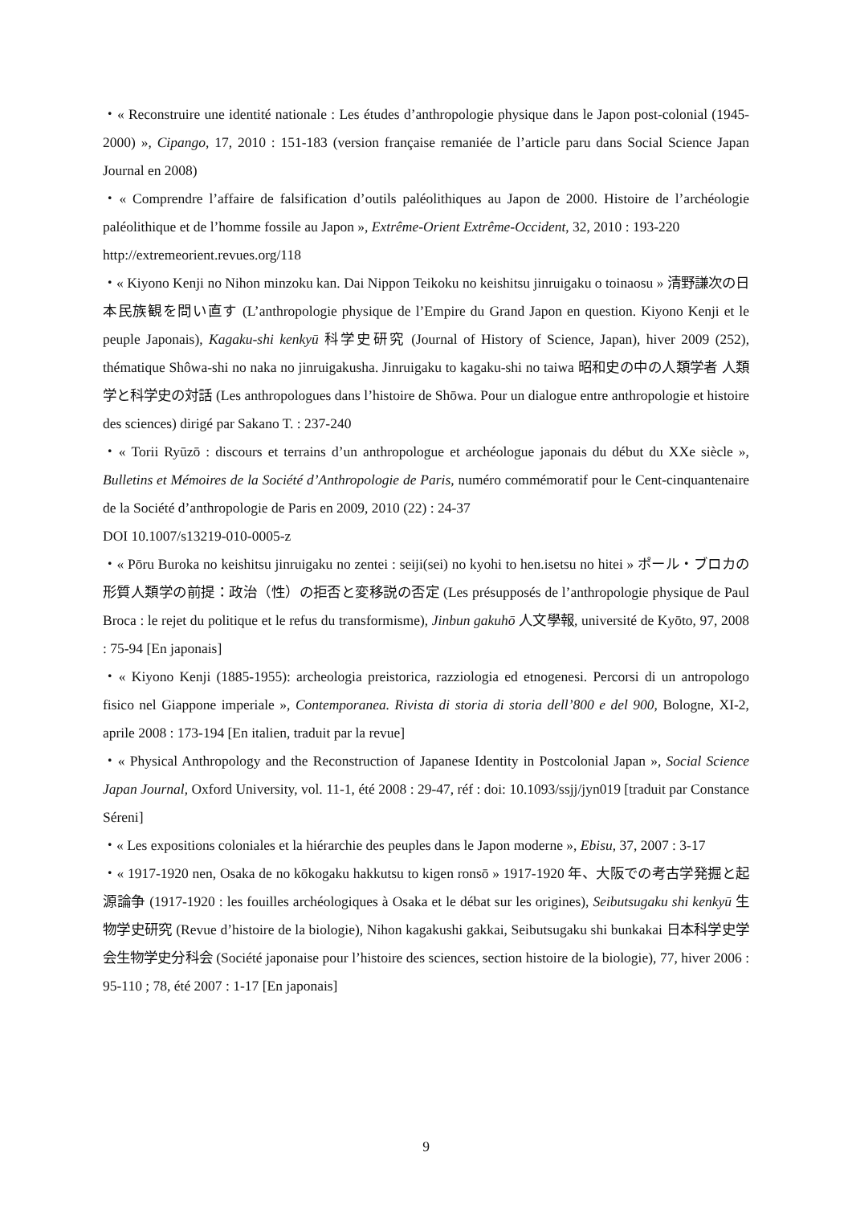・« Reconstruire une identité nationale : Les études d’anthropologie physique dans le Japon post-colonial (1945- 2000) », Cipango, 17, 2010 : 151-183 (version française remaniée de l’article paru dans Social Science Japan Journal en 2008)
・« Comprendre l’affaire de falsification d’outils paléolithiques au Japon de 2000. Histoire de l’archéologie paléolithique et de l’homme fossile au Japon », Extrême-Orient Extrême-Occident, 32, 2010 : 193-220
http://extremeorient.revues.org/118
・« Kiyono Kenji no Nihon minzoku kan. Dai Nippon Teikoku no keishitsu jinruigaku o toinaosu » 清野謙次の日本民族観を問い直す (L’anthropologie physique de l’Empire du Grand Japon en question. Kiyono Kenji et le peuple Japonais), Kagaku-shi kenkyū 科学史研究 (Journal of History of Science, Japan), hiver 2009 (252), thématique Shôwa-shi no naka no jinruigakusha. Jinruigaku to kagaku-shi no taiwa 昭和史の中の人類学者 人類学と科学史の対話 (Les anthropologues dans l’histoire de Shōwa. Pour un dialogue entre anthropologie et histoire des sciences) dirigé par Sakano T. : 237-240
・« Torii Ryūzō : discours et terrains d’un anthropologue et archéologue japonais du début du XXe siècle », Bulletins et Mémoires de la Société d’Anthropologie de Paris, numéro commémoratif pour le Cent-cinquantenaire de la Société d’anthropologie de Paris en 2009, 2010 (22) : 24-37
DOI 10.1007/s13219-010-0005-z
・« Pōru Buroka no keishitsu jinruigaku no zentei : seiji(sei) no kyohi to hen.isetsu no hitei » ポール・ブロカの形質人類学の前提：政治（性）の拒否と変移説の否定 (Les présupposés de l’anthropologie physique de Paul Broca : le rejet du politique et le refus du transformisme), Jinbun gakuhō 人文學報, université de Kyōto, 97, 2008 : 75-94 [En japonais]
・« Kiyono Kenji (1885-1955): archeologia preistorica, razziologia ed etnogenesi. Percorsi di un antropologo fisico nel Giappone imperiale », Contemporanea. Rivista di storia di storia dell’800 e del 900, Bologne, XI-2, aprile 2008 : 173-194 [En italien, traduit par la revue]
・« Physical Anthropology and the Reconstruction of Japanese Identity in Postcolonial Japan », Social Science Japan Journal, Oxford University, vol. 11-1, été 2008 : 29-47, réf : doi: 10.1093/ssjj/jyn019 [traduit par Constance Séreni]
・« Les expositions coloniales et la hiérarchie des peuples dans le Japon moderne », Ebisu, 37, 2007 : 3-17
・« 1917-1920 nen, Osaka de no kōkogaku hakkutsu to kigen ronsō » 1917-1920 年、大阪での考古学発掘と起源論争 (1917-1920 : les fouilles archéologiques à Osaka et le débat sur les origines), Seibutsugaku shi kenkyū 生物学史研究 (Revue d’histoire de la biologie), Nihon kagakushi gakkai, Seibutsugaku shi bunkakai 日本科学史学会生物学史分科会 (Société japonaise pour l’histoire des sciences, section histoire de la biologie), 77, hiver 2006 : 95-110 ; 78, été 2007 : 1-17 [En japonais]
9